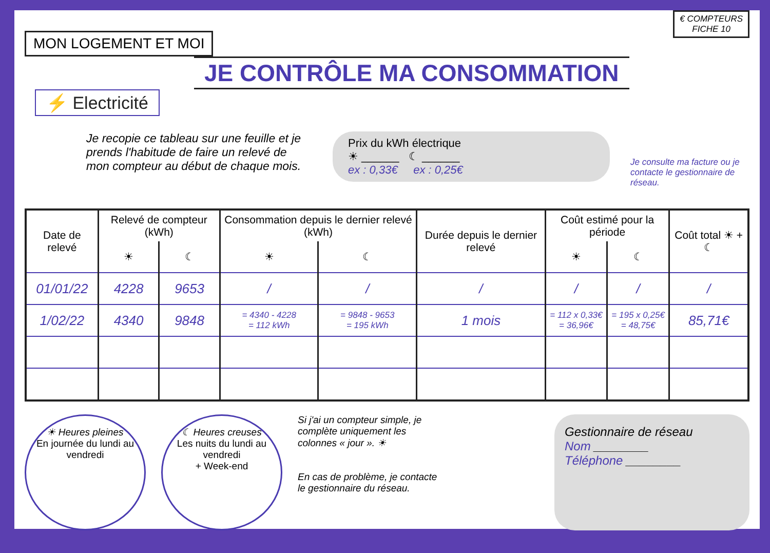MON LOGEMENT ET MOI
€ COMPTEURS
FICHE 10
JE CONTRÔLE MA CONSOMMATION
⚡ Electricité
Je recopie ce tableau sur une feuille et je prends l'habitude de faire un relevé de mon compteur au début de chaque mois.
Prix du kWh électrique
☀ ______ ☾ ______
ex : 0,33€ ex : 0,25€
Je consulte ma facture ou je contacte le gestionnaire de réseau.
| Date de relevé | Relevé de compteur (kWh) | | Consommation depuis le dernier relevé (kWh) | | Durée depuis le dernier relevé | Coût estimé pour la période | | Coût total ☀ + ☾ |
| --- | --- | --- | --- | --- | --- | --- | --- | --- |
| | ☀ | ☾ | ☀ | ☾ | | ☀ | ☾ | |
| 01/01/22 | 4228 | 9653 | / | / | / | / | / | / |
| 1/02/22 | 4340 | 9848 | = 4340 - 4228 = 112 kWh | = 9848 - 9653 = 195 kWh | 1 mois | = 112 x 0,33€ = 36,96€ | = 195 x 0,25€ = 48,75€ | 85,71€ |
☀ Heures pleines
En journée du lundi au vendredi
☾ Heures creuses
Les nuits du lundi au vendredi
+ Week-end
Si j'ai un compteur simple, je complète uniquement les colonnes « jour ». ☀
En cas de problème, je contacte le gestionnaire du réseau.
Gestionnaire de réseau
Nom ________
Téléphone ________